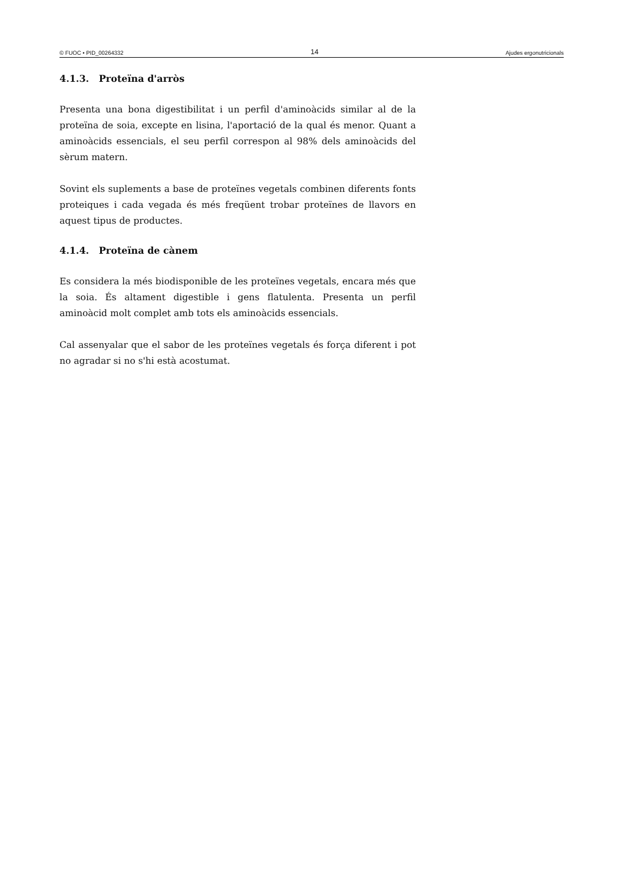© FUOC • PID_00264332 14 Ajudes ergonutricionals
4.1.3. Proteïna d'arròs
Presenta una bona digestibilitat i un perfil d'aminoàcids similar al de la proteïna de soia, excepte en lisina, l'aportació de la qual és menor. Quant a aminoàcids essencials, el seu perfil correspon al 98% dels aminoàcids del sèrum matern.
Sovint els suplements a base de proteïnes vegetals combinen diferents fonts proteiques i cada vegada és més freqüent trobar proteïnes de llavors en aquest tipus de productes.
4.1.4. Proteïna de cànem
Es considera la més biodisponible de les proteïnes vegetals, encara més que la soia. És altament digestible i gens flatulenta. Presenta un perfil aminoàcid molt complet amb tots els aminoàcids essencials.
Cal assenyalar que el sabor de les proteïnes vegetals és força diferent i pot no agradar si no s'hi està acostumat.